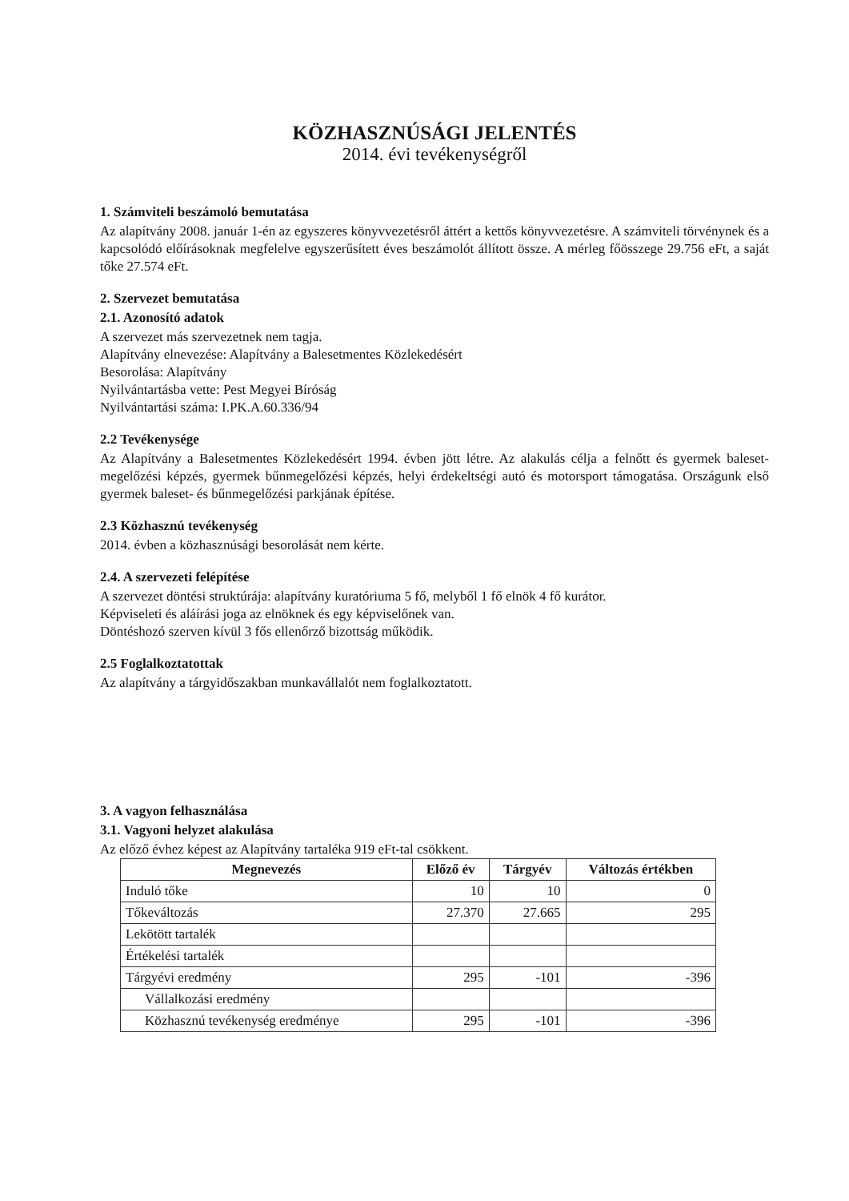KÖZHASZNÚSÁGI JELENTÉS
2014. évi tevékenységről
1. Számviteli beszámoló bemutatása
Az alapítvány 2008. január 1-én az egyszeres könyvvezetésről áttért a kettős könyvvezetésre. A számviteli törvénynek és a kapcsolódó előírásoknak megfelelve egyszerűsített éves beszámolót állított össze. A mérleg főösszege 29.756 eFt, a saját tőke 27.574 eFt.
2. Szervezet bemutatása
2.1. Azonosító adatok
A szervezet más szervezetnek nem tagja.
Alapítvány elnevezése: Alapítvány a Balesetmentes Közlekedésért
Besorolása: Alapítvány
Nyilvántartásba vette: Pest Megyei Bíróság
Nyilvántartási száma: I.PK.A.60.336/94
2.2 Tevékenysége
Az Alapítvány a Balesetmentes Közlekedésért 1994. évben jött létre. Az alakulás célja a felnőtt és gyermek baleset-megelőzési képzés, gyermek bűnmegelőzési képzés, helyi érdekeltségi autó és motorsport támogatása. Országunk első gyermek baleset- és bűnmegelőzési parkjának építése.
2.3 Közhasznú tevékenység
2014. évben a közhasznúsági besorolását nem kérte.
2.4. A szervezeti felépítése
A szervezet döntési struktúrája: alapítvány kuratóriuma 5 fő, melyből 1 fő elnök 4 fő kurátor.
Képviseleti és aláírási joga az elnöknek és egy képviselőnek van.
Döntéshozó szerven kívül 3 fős ellenőrző bizottság működik.
2.5 Foglalkoztatottak
Az alapítvány a tárgyidőszakban munkavállalót nem foglalkoztatott.
3. A vagyon felhasználása
3.1. Vagyoni helyzet alakulása
Az előző évhez képest az Alapítvány tartaléka 919 eFt-tal csökkent.
| Megnevezés | Előző év | Tárgyév | Változás értékben |
| --- | --- | --- | --- |
| Induló tőke | 10 | 10 | 0 |
| Tőkeváltozás | 27.370 | 27.665 | 295 |
| Lekötött tartalék | | | |
| Értékelési tartalék | | | |
| Tárgyévi eredmény | 295 | -101 | -396 |
| Vállalkozási eredmény | | | |
| Közhasznú tevékenység eredménye | 295 | -101 | -396 |